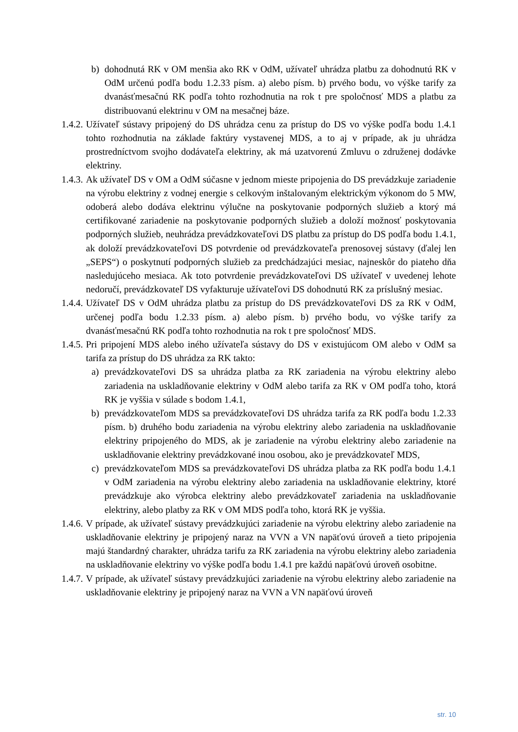b) dohodnutá RK v OM menšia ako RK v OdM, užívateľ uhrádza platbu za dohodnutú RK v OdM určenú podľa bodu 1.2.33 písm. a) alebo písm. b) prvého bodu, vo výške tarify za dvanásťmesačnú RK podľa tohto rozhodnutia na rok t pre spoločnosť MDS a platbu za distribuovanú elektrinu v OM na mesačnej báze.
1.4.2.
Užívateľ sústavy pripojený do DS uhrádza cenu za prístup do DS vo výške podľa bodu 1.4.1 tohto rozhodnutia na základe faktúry vystavenej MDS, a to aj v prípade, ak ju uhrádza prostredníctvom svojho dodávateľa elektriny, ak má uzatvorenú Zmluvu o združenej dodávke elektriny.
1.4.3.
Ak užívateľ DS v OM a OdM súčasne v jednom mieste pripojenia do DS prevádzkuje zariadenie na výrobu elektriny z vodnej energie s celkovým inštalovaným elektrickým výkonom do 5 MW, odoberá alebo dodáva elektrinu výlučne na poskytovanie podporných služieb a ktorý má certifikované zariadenie na poskytovanie podporných služieb a doloží možnosť poskytovania podporných služieb, neuhrádza prevádzkovateľovi DS platbu za prístup do DS podľa bodu 1.4.1, ak doloží prevádzkovateľovi DS potvrdenie od prevádzkovateľa prenosovej sústavy (ďalej len „SEPS“) o poskytnutí podporných služieb za predchádzajúci mesiac, najneskôr do piateho dňa nasledujúceho mesiaca. Ak toto potvrdenie prevádzkovateľovi DS užívateľ v uvedenej lehote nedoručí, prevádzkovateľ DS vyfakturuje užívateľovi DS dohodnutú RK za príslušný mesiac.
1.4.4.
Užívateľ DS v OdM uhrádza platbu za prístup do DS prevádzkovateľovi DS za RK v OdM, určenej podľa bodu 1.2.33 písm. a) alebo písm. b) prvého bodu, vo výške tarify za dvanásťmesačnú RK podľa tohto rozhodnutia na rok t pre spoločnosť MDS.
1.4.5.
Pri pripojení MDS alebo iného užívateľa sústavy do DS v existujúcom OM alebo v OdM sa tarifa za prístup do DS uhrádza za RK takto:
a) prevádzkovateľovi DS sa uhrádza platba za RK zariadenia na výrobu elektriny alebo zariadenia na uskladňovanie elektriny v OdM alebo tarifa za RK v OM podľa toho, ktorá RK je vyššia v súlade s bodom 1.4.1,
b) prevádzkovateľom MDS sa prevádzkovateľovi DS uhrádza tarifa za RK podľa bodu 1.2.33 písm. b) druhého bodu zariadenia na výrobu elektriny alebo zariadenia na uskladňovanie elektriny pripojeného do MDS, ak je zariadenie na výrobu elektriny alebo zariadenie na uskladňovanie elektriny prevádzkované inou osobou, ako je prevádzkovateľ MDS,
c) prevádzkovateľom MDS sa prevádzkovateľovi DS uhrádza platba za RK podľa bodu 1.4.1 v OdM zariadenia na výrobu elektriny alebo zariadenia na uskladňovanie elektriny, ktoré prevádzkuje ako výrobca elektriny alebo prevádzkovateľ zariadenia na uskladňovanie elektriny, alebo platby za RK v OM MDS podľa toho, ktorá RK je vyššia.
1.4.6.
V prípade, ak užívateľ sústavy prevádzkujúci zariadenie na výrobu elektriny alebo zariadenie na uskladňovanie elektriny je pripojený naraz na VVN a VN napäťovú úroveň a tieto pripojenia majú štandardný charakter, uhrádza tarifu za RK zariadenia na výrobu elektriny alebo zariadenia na uskladňovanie elektriny vo výške podľa bodu 1.4.1 pre každú napäťovú úroveň osobitne.
1.4.7.
V prípade, ak užívateľ sústavy prevádzkujúci zariadenie na výrobu elektriny alebo zariadenie na uskladňovanie elektriny je pripojený naraz na VVN a VN napäťovú úroveň
str. 10